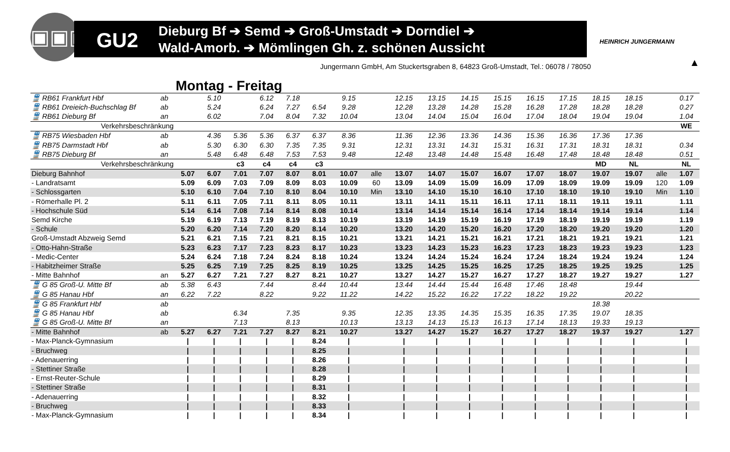▣▣▣
GU2
Dieburg Bf ➔ Semd ➔ Groß-Umstadt ➔ Dorndiel ➔
Wald-Amorb. ➔ Mömlingen Gh. z. schönen Aussicht
HEINRICH JUNGERMANN
▲
Jungermann GmbH, Am Stuckertsgraben 8, 64823 Groß-Umstadt, Tel.: 06078 / 78050
Montag - Freitag
| 🚆 RB61 Frankfurt Hbf | ab | | 5.10 | | 6.12 | 7.18 | | 9.15 | | 12.15 | 13.15 | 14.15 | 15.15 | 16.15 | 17.15 | 18.15 | 18.15 | | 0.17 |
| 🚆 RB61 Dreieich-Buchschlag Bf | ab | | 5.24 | | 6.24 | 7.27 | 6.54 | 9.28 | | 12.28 | 13.28 | 14.28 | 15.28 | 16.28 | 17.28 | 18.28 | 18.28 | | 0.27 |
| 🚆 RB61 Dieburg Bf | an | | 6.02 | | 7.04 | 8.04 | 7.32 | 10.04 | | 13.04 | 14.04 | 15.04 | 16.04 | 17.04 | 18.04 | 19.04 | 19.04 | | 1.04 |
| Verkehrsbeschränkung | | | | | | | | | | | | | | | | | | | WE |
| 🚆 RB75 Wiesbaden Hbf | ab | | 4.36 | 5.36 | 5.36 | 6.37 | 6.37 | 8.36 | | 11.36 | 12.36 | 13.36 | 14.36 | 15.36 | 16.36 | 17.36 | 17.36 | | |
| 🚆 RB75 Darmstadt Hbf | ab | | 5.30 | 6.30 | 6.30 | 7.35 | 7.35 | 9.31 | | 12.31 | 13.31 | 14.31 | 15.31 | 16.31 | 17.31 | 18.31 | 18.31 | | 0.34 |
| 🚆 RB75 Dieburg Bf | an | | 5.48 | 6.48 | 6.48 | 7.53 | 7.53 | 9.48 | | 12.48 | 13.48 | 14.48 | 15.48 | 16.48 | 17.48 | 18.48 | 18.48 | | 0.51 |
| Verkehrsbeschränkung | | | | c3 | c4 | c4 | c3 | | | | | | | | | MD | NL | | NL |
| Dieburg Bahnhof | | 5.07 | 6.07 | 7.01 | 7.07 | 8.07 | 8.01 | 10.07 | alle | 13.07 | 14.07 | 15.07 | 16.07 | 17.07 | 18.07 | 19.07 | 19.07 | alle | 1.07 |
| - Landratsamt | | 5.09 | 6.09 | 7.03 | 7.09 | 8.09 | 8.03 | 10.09 | 60 | 13.09 | 14.09 | 15.09 | 16.09 | 17.09 | 18.09 | 19.09 | 19.09 | 120 | 1.09 |
| - Schlossgarten | | 5.10 | 6.10 | 7.04 | 7.10 | 8.10 | 8.04 | 10.10 | Min | 13.10 | 14.10 | 15.10 | 16.10 | 17.10 | 18.10 | 19.10 | 19.10 | Min | 1.10 |
| - Römerhalle Pl. 2 | | 5.11 | 6.11 | 7.05 | 7.11 | 8.11 | 8.05 | 10.11 | | 13.11 | 14.11 | 15.11 | 16.11 | 17.11 | 18.11 | 19.11 | 19.11 | | 1.11 |
| - Hochschule Süd | | 5.14 | 6.14 | 7.08 | 7.14 | 8.14 | 8.08 | 10.14 | | 13.14 | 14.14 | 15.14 | 16.14 | 17.14 | 18.14 | 19.14 | 19.14 | | 1.14 |
| Semd Kirche | | 5.19 | 6.19 | 7.13 | 7.19 | 8.19 | 8.13 | 10.19 | | 13.19 | 14.19 | 15.19 | 16.19 | 17.19 | 18.19 | 19.19 | 19.19 | | 1.19 |
| - Schule | | 5.20 | 6.20 | 7.14 | 7.20 | 8.20 | 8.14 | 10.20 | | 13.20 | 14.20 | 15.20 | 16.20 | 17.20 | 18.20 | 19.20 | 19.20 | | 1.20 |
| Groß-Umstadt Abzweig Semd | | 5.21 | 6.21 | 7.15 | 7.21 | 8.21 | 8.15 | 10.21 | | 13.21 | 14.21 | 15.21 | 16.21 | 17.21 | 18.21 | 19.21 | 19.21 | | 1.21 |
| - Otto-Hahn-Straße | | 5.23 | 6.23 | 7.17 | 7.23 | 8.23 | 8.17 | 10.23 | | 13.23 | 14.23 | 15.23 | 16.23 | 17.23 | 18.23 | 19.23 | 19.23 | | 1.23 |
| - Medic-Center | | 5.24 | 6.24 | 7.18 | 7.24 | 8.24 | 8.18 | 10.24 | | 13.24 | 14.24 | 15.24 | 16.24 | 17.24 | 18.24 | 19.24 | 19.24 | | 1.24 |
| - Habitzheimer Straße | | 5.25 | 6.25 | 7.19 | 7.25 | 8.25 | 8.19 | 10.25 | | 13.25 | 14.25 | 15.25 | 16.25 | 17.25 | 18.25 | 19.25 | 19.25 | | 1.25 |
| - Mitte Bahnhof | an | 5.27 | 6.27 | 7.21 | 7.27 | 8.27 | 8.21 | 10.27 | | 13.27 | 14.27 | 15.27 | 16.27 | 17.27 | 18.27 | 19.27 | 19.27 | | 1.27 |
| 🚆 G 85 Groß-U. Mitte Bf | ab | 5.38 | 6.43 | | 7.44 | | 8.44 | 10.44 | | 13.44 | 14.44 | 15.44 | 16.48 | 17.46 | 18.48 | | 19.44 | | |
| 🚆 G 85 Hanau Hbf | an | 6.22 | 7.22 | | 8.22 | | 9.22 | 11.22 | | 14.22 | 15.22 | 16.22 | 17.22 | 18.22 | 19.22 | | 20.22 | | |
| 🚆 G 85 Frankfurt Hbf | ab | | | | | | | | | | | | | | | 18.38 | | | |
| 🚆 G 85 Hanau Hbf | ab | | | 6.34 | | 7.35 | | 9.35 | | 12.35 | 13.35 | 14.35 | 15.35 | 16.35 | 17.35 | 19.07 | 18.35 | | |
| 🚆 G 85 Groß-U. Mitte Bf | an | | | 7.13 | | 8.13 | | 10.13 | | 13.13 | 14.13 | 15.13 | 16.13 | 17.14 | 18.13 | 19.33 | 19.13 | | |
| - Mitte Bahnhof | ab | 5.27 | 6.27 | 7.21 | 7.27 | 8.27 | 8.21 | 10.27 | | 13.27 | 14.27 | 15.27 | 16.27 | 17.27 | 18.27 | 19.37 | 19.27 | | 1.27 |
| - Max-Planck-Gymnasium | | / | / | / | / | / | 8.24 | / | | / | / | / | / | / | / | / | / | | / |
| - Bruchweg | | / | / | / | / | / | 8.25 | / | | / | / | / | / | / | / | / | / | | / |
| - Adenauerring | | / | / | / | / | / | 8.26 | / | | / | / | / | / | / | / | / | / | | / |
| - Stettiner Straße | | / | / | / | / | / | 8.28 | / | | / | / | / | / | / | / | / | / | | / |
| - Ernst-Reuter-Schule | | / | / | / | / | / | 8.29 | / | | / | / | / | / | / | / | / | / | | / |
| - Stettiner Straße | | / | / | / | / | / | 8.31 | / | | / | / | / | / | / | / | / | / | | / |
| - Adenauerring | | / | / | / | / | / | 8.32 | / | | / | / | / | / | / | / | / | / | | / |
| - Bruchweg | | / | / | / | / | / | 8.33 | / | | / | / | / | / | / | / | / | / | | / |
| - Max-Planck-Gymnasium | | / | / | / | / | / | 8.34 | / | | / | / | / | / | / | / | / | / | | / |